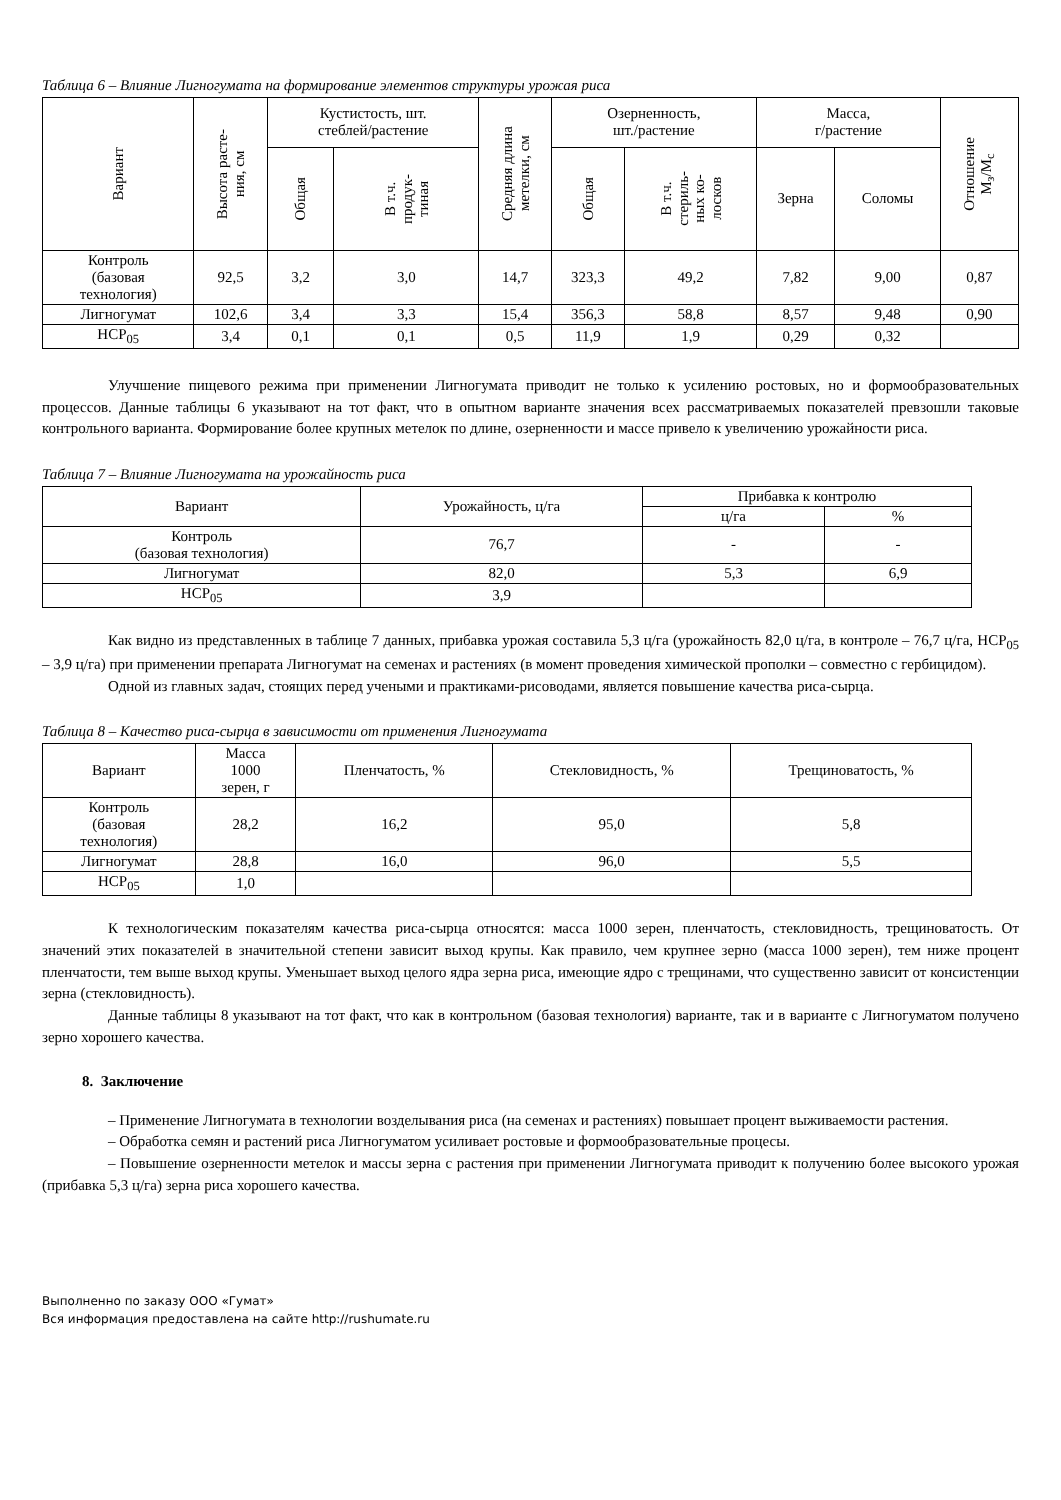Таблица 6 – Влияние Лигногумата на формирование элементов структуры урожая риса
| Вариант | Высота расте- ния, см | Кустистость, шт. стеблей/растение | | Средняя длина метелки, см | Озерненность, шт./растение | | Масса, г/растение | | Отношение М<sub>з</sub>/М<sub>с</sub> |
| --- | --- | --- | --- | --- | --- | --- | --- | --- | --- |
| | | Общая | В т.ч. продук- тиная | | Общая | В т.ч. стериль- ных ко- лосков | Зерна | Соломы | |
| Контроль (базовая технология) | 92,5 | 3,2 | 3,0 | 14,7 | 323,3 | 49,2 | 7,82 | 9,00 | 0,87 |
| Лигногумат | 102,6 | 3,4 | 3,3 | 15,4 | 356,3 | 58,8 | 8,57 | 9,48 | 0,90 |
| НСР<sub>05</sub> | 3,4 | 0,1 | 0,1 | 0,5 | 11,9 | 1,9 | 0,29 | 0,32 | |
Улучшение пищевого режима при применении Лигногумата приводит не только к усилению ростовых, но и формообразовательных процессов. Данные таблицы 6 указывают на тот факт, что в опытном варианте значения всех рассматриваемых показателей превзошли таковые контрольного варианта. Формирование более крупных метелок по длине, озерненности и массе привело к увеличению урожайности риса.
Таблица 7 – Влияние Лигногумата на урожайность риса
| Вариант | Урожайность, ц/га | Прибавка к контролю | |
| | | ц/га | % |
| Контроль (базовая технология) | 76,7 | - | - |
| Лигногумат | 82,0 | 5,3 | 6,9 |
| НСР<sub>05</sub> | 3,9 | | |
Как видно из представленных в таблице 7 данных, прибавка урожая составила 5,3 ц/га (урожайность 82,0 ц/га, в контроле – 76,7 ц/га, НСР<sub>05</sub> – 3,9 ц/га) при применении препарата Лигногумат на семенах и растениях (в момент проведения химической прополки – совместно с гербицидом).
Одной из главных задач, стоящих перед учеными и практиками-рисоводами, является повышение качества риса-сырца.
Таблица 8 – Качество риса-сырца в зависимости от применения Лигногумата
| Вариант | Масса 1000 зерен, г | Пленчатость, % | Стекловидность, % | Трещиноватость, % |
| Контроль (базовая технология) | 28,2 | 16,2 | 95,0 | 5,8 |
| Лигногумат | 28,8 | 16,0 | 96,0 | 5,5 |
| НСР<sub>05</sub> | 1,0 | | | |
К технологическим показателям качества риса-сырца относятся: масса 1000 зерен, пленчатость, стекловидность, трещиноватость. От значений этих показателей в значительной степени зависит выход крупы. Как правило, чем крупнее зерно (масса 1000 зерен), тем ниже процент пленчатости, тем выше выход крупы. Уменьшает выход целого ядра зерна риса, имеющие ядро с трещинами, что существенно зависит от консистенции зерна (стекловидность).
Данные таблицы 8 указывают на тот факт, что как в контрольном (базовая технология) варианте, так и в варианте с Лигногуматом получено зерно хорошего качества.
8. Заключение
– Применение Лигногумата в технологии возделывания риса (на семенах и растениях) повышает процент выживаемости растения.
– Обработка семян и растений риса Лигногуматом усиливает ростовые и формообразовательные процесы.
– Повышение озерненности метелок и массы зерна с растения при применении Лигногумата приводит к получению более высокого урожая (прибавка 5,3 ц/га) зерна риса хорошего качества.
Выполненно по заказу ООО «Гумат»
Вся информация предоставлена на сайте http://rushumate.ru